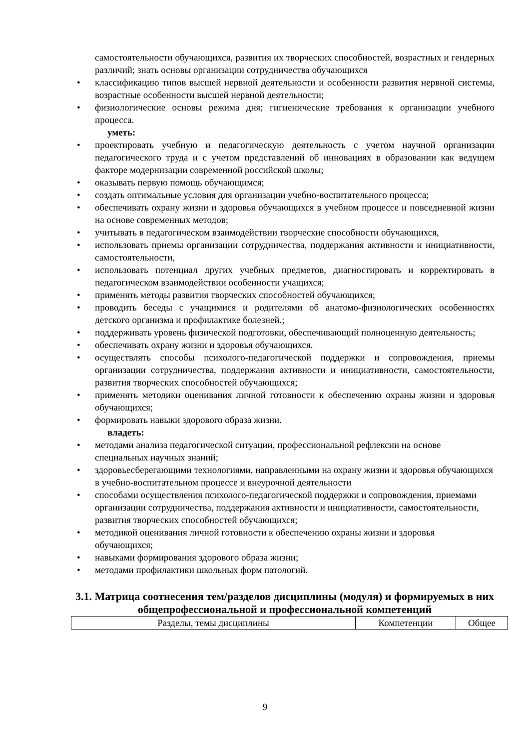самостоятельности обучающихся, развития их творческих способностей, возрастных и гендерных различий; знать основы организации сотрудничества обучающихся
• классификацию типов высшей нервной деятельности и особенности развития нервной системы, возрастные особенности высшей нервной деятельности;
• физиологические основы режима дня; гигиенические требования к организации учебного процесса.
уметь:
• проектировать учебную и педагогическую деятельность с учетом научной организации педагогического труда и с учетом представлений об инновациях в образовании как ведущем факторе модернизации современной российской школы;
• оказывать первую помощь обучающимся;
• создать оптимальные условия для организации учебно-воспитательного процесса;
• обеспечивать охрану жизни и здоровья обучающихся в учебном процессе и повседневной жизни на основе современных методов;
• учитывать в педагогическом взаимодействии творческие способности обучающихся,
• использовать приемы организации сотрудничества, поддержания активности и инициативности, самостоятельности,
• использовать потенциал других учебных предметов, диагностировать и корректировать в педагогическом взаимодействии особенности учащихся;
• применять методы развития творческих способностей обучающихся;
• проводить беседы с учащимися и родителями об анатомо-физиологических особенностях детского организма и профилактике болезней.;
• поддерживать уровень физической подготовки, обеспечивающий полноценную деятельность;
• обеспечивать охрану жизни и здоровья обучающихся.
• осуществлять способы психолого-педагогической поддержки и сопровождения, приемы организации сотрудничества, поддержания активности и инициативности, самостоятельности, развития творческих способностей обучающихся;
• применять методики оценивания личной готовности к обеспечению охраны жизни и здоровья обучающихся;
• формировать навыки здорового образа жизни.
владеть:
• методами анализа педагогической ситуации, профессиональной рефлексии на основе специальных научных знаний;
• здоровьесберегающими технологиями, направленными на охрану жизни и здоровья обучающихся в учебно-воспитательном процессе и внеурочной деятельности
• способами осуществления психолого-педагогической поддержки и сопровождения, приемами организации сотрудничества, поддержания активности и инициативности, самостоятельности, развития творческих способностей обучающихся;
• методикой оценивания личной готовности к обеспечению охраны жизни и здоровья обучающихся;
• навыками формирования здорового образа жизни;
• методами профилактики школьных форм патологий.
3.1. Матрица соотнесения тем/разделов дисциплины (модуля) и формируемых в них общепрофессиональной и профессиональной компетенций
| Разделы, темы дисциплины | Компетенции | Общее |
| --- | --- | --- |
9